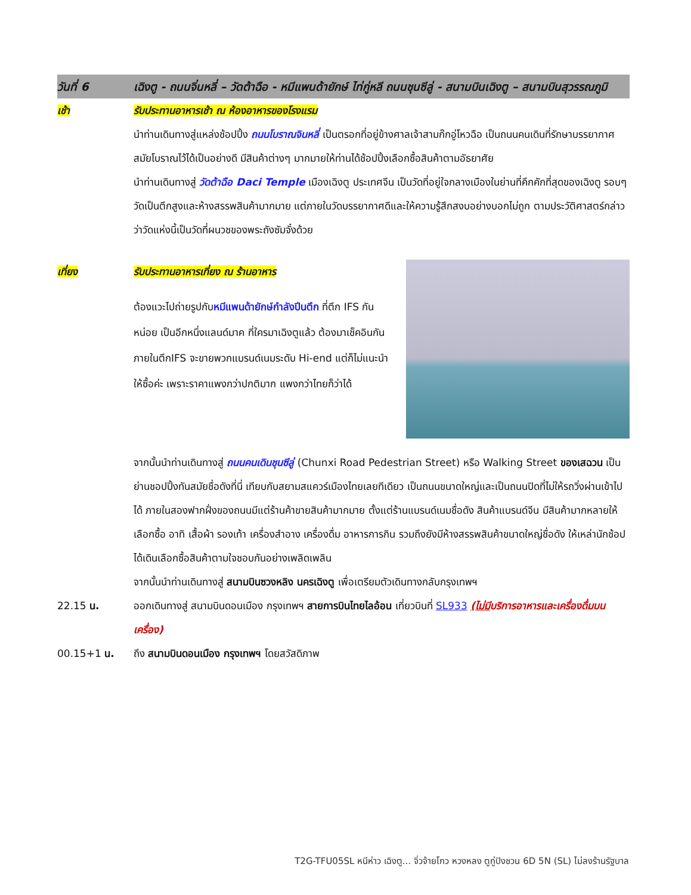วันที่ 6 เฉิงตู - ถนนจิ่นหลี่ – วัดต้าฉือ - หมีแพนด้ายักษ์ ไท่กู่หลี ถนนชุนซีลู่ - สนามบินเฉิงตู – สนามบินสุวรรณภูมิ
เช้า รับประทานอาหารเช้า ณ ห้องอาหารของโรงแรม
นำท่านเดินทางสู่แหล่งช้อปปิ้ง ถนนโบราณจินหลี่ เป็นตรอกที่อยู่ข้างศาลเจ้าสามก๊กอู่โหวฉือ เป็นถนนคนเดินที่รักษาบรรยากาศสมัยโบราณไว้ได้เป็นอย่างดี มีสินค้าต่างๆ มากมายให้ท่านได้ช้อปปิ้งเลือกซื้อสินค้าตามอัธยาศัย
นำท่านเดินทางสู่ วัดต้าฉือ Daci Temple เมืองเฉิงตู ประเทศจีน เป็นวัดที่อยู่ใจกลางเมืองในย่านที่คึกคักที่สุดของเฉิงตู รอบๆวัดเป็นตึกสูงและห้างสรรพสินค้ามากมาย แต่ภายในวัดบรรยากาศดีและให้ความรู้สึกสงบอย่างบอกไม่ถูก ตามประวัติศาสตร์กล่าวว่าวัดแห่งนี้เป็นวัดที่ผนวชของพระถังซัมจั๋งด้วย
เที่ยง รับประทานอาหารเที่ยง ณ ร้านอาหาร
ต้องแวะไปถ่ายรูปกับหมีแพนด้ายักษ์กำลังปีนตึก ที่ตึก IFS กันหน่อย เป็นอีกหนึ่งแลนด์มาค ที่ใครมาเฉิงตูแล้ว ต้องมาเช็คอินกัน ภายในตึกIFS จะขายพวกแบรนด์เนมระดับ Hi-end แต่ก็ไม่แนะนำให้ซื้อค่ะ เพราะราคาแพงกว่าปกติมาก แพงกว่าไทยก็ว่าได้
จากนั้นนำท่านเดินทางสู่ ถนนคนเดินชุนซีลู่ (Chunxi Road Pedestrian Street) หรือ Walking Street ของเสฉวน เป็นย่านชอปปิ้งทันสมัยชื่อดังที่นี่ เทียบกับสยามสแควร์เมืองไทยเลยทีเดียว เป็นถนนขนาดใหญ่และเป็นถนนปิดที่ไม่ให้รถวิ่งผ่านเข้าไปได้ ภายในสองฟากฝั่งของถนนมีแต่ร้านค้าขายสินค้ามากมาย ตั้งแต่ร้านแบรนด์เนมชื่อดัง สินค้าแบรนด์จีน มีสินค้ามากหลายให้เลือกซื้อ อาทิ เสื้อผ้า รองเท้า เครื่องสำอาง เครื่องดื่ม อาหารการกิน รวมถึงยังมีห้างสรรพสินค้าขนาดใหญ่ชื่อดัง ให้เหล่านักช้อปได้เดินเลือกซื้อสินค้าตามใจชอบกันอย่างเพลิดเพลิน
จากนั้นนำท่านเดินทางสู่ สนามบินซวงหลิง นครเฉิงตู เพื่อเตรียมตัวเดินทางกลับกรุงเทพฯ
22.15 น. ออกเดินทางสู่ สนามบินดอนเมือง กรุงเทพฯ สายการบินไทยไลอ้อน เที่ยวบินที่ SL933 (ไม่มีบริการอาหารและเครื่องดื่มบนเครื่อง)
00.15+1 น. ถึง สนามบินดอนเมือง กรุงเทพฯ โดยสวัสดิภาพ
T2G-TFU05SL หนีห่าว เฉิงตู... จิ่วจ้ายโกว หวงหลง ตูกู่ปิงชวน 6D 5N (SL) ไม่ลงร้านรัฐบาล